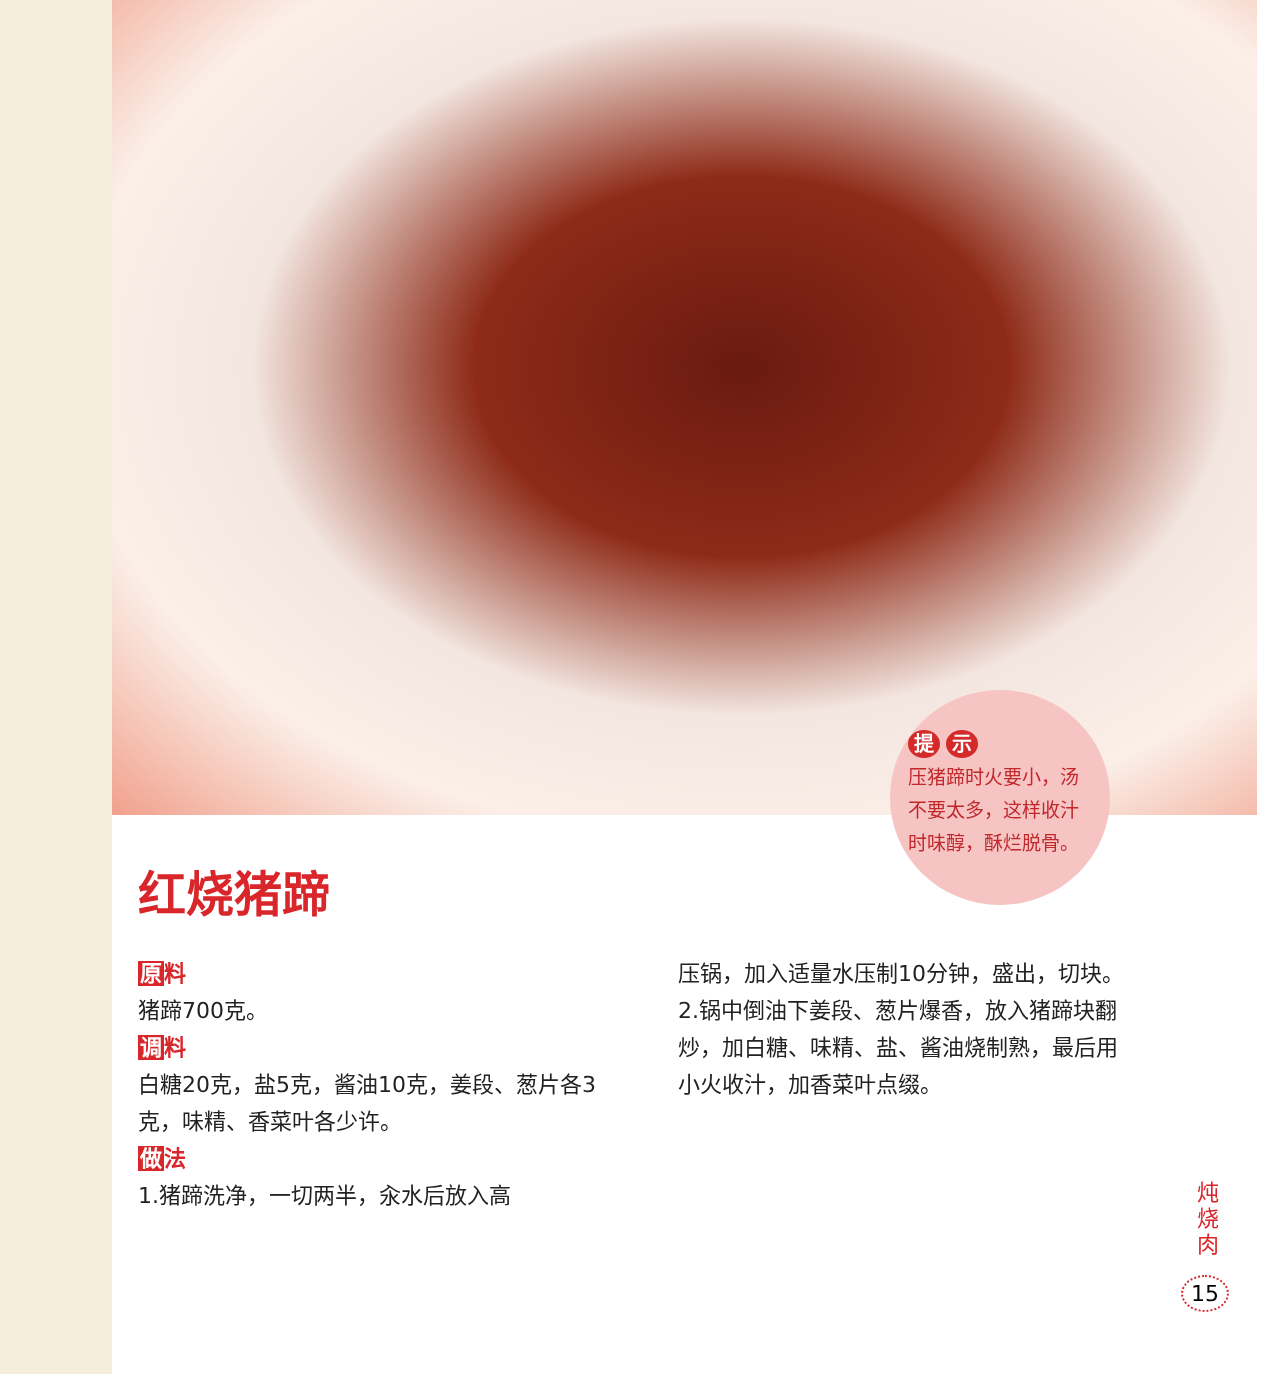提 示
压猪蹄时火要小，汤不要太多，这样收汁时味醇，酥烂脱骨。
红烧猪蹄
原料
猪蹄700克。
调料
白糖20克，盐5克，酱油10克，姜段、葱片各3克，味精、香菜叶各少许。
做法
1.猪蹄洗净，一切两半，汆水后放入高
压锅，加入适量水压制10分钟，盛出，切块。
2.锅中倒油下姜段、葱片爆香，放入猪蹄块翻炒，加白糖、味精、盐、酱油烧制熟，最后用小火收汁，加香菜叶点缀。
炖 烧 肉
15